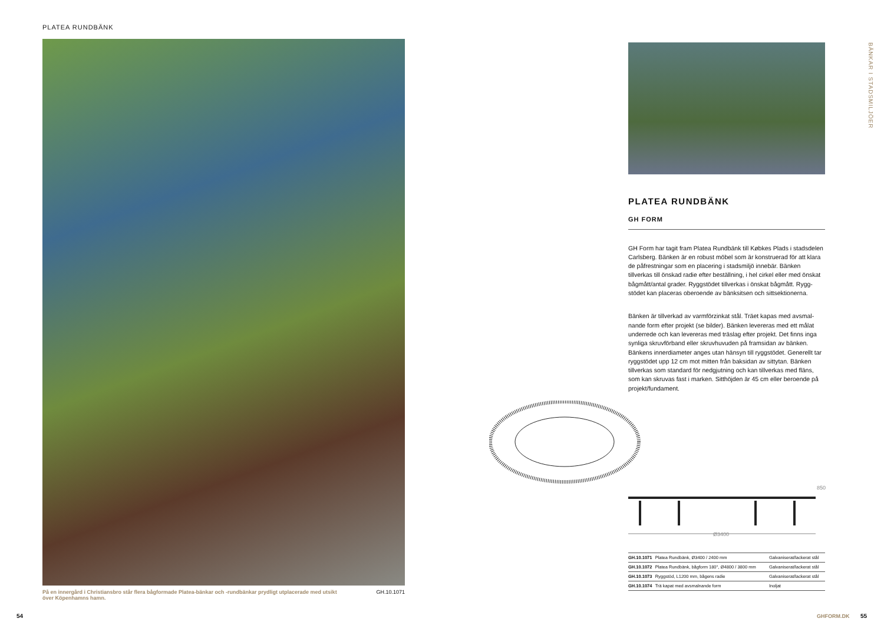PLATEA RUNDBÄNK
På en innergård i Christiansbro står flera bågformade Platea-bänkar och -rundbänkar prydligt utplacerade med utsikt över Köpenhamns hamn. GH.10.1071
54
PLATEA RUNDBÄNK
GH FORM
GH Form har tagit fram Platea Rundbänk till Købkes Plads i stads­delen Carlsberg. Bänken är en robust möbel som är konstruerad för att klara de påfrestningar som en placering i stadsmiljö innebär. Bänken tillverkas till önskad radie efter beställning, i hel cirkel eller med önskat bågmått/antal grader. Ryggstödet tillverkas i önskat bågmått. Rygg­stödet kan placeras oberoende av bänksitsen och sittsektionerna.
Bänken är tillverkad av varmförzinkat stål. Träet kapas med avsmal­nande form efter projekt (se bilder). Bänken levereras med ett målat underrede och kan levereras med träslag efter projekt. Det finns inga synliga skruvförband eller skruvhuvuden på framsidan av bänken. Bänkens innerdiameter anges utan hänsyn till ryggstödet. Generellt tar ryggstödet upp 12 cm mot mitten från baksidan av sittytan. Bänken tillverkas som standard för nedgjutning och kan tillverkas med fläns, som kan skruvas fast i marken. Sitthöjden är 45 cm eller beroende på projekt/fundament.
BÄNKAR I STADSMILJÖER
Ø3400
850
| GH.10.1071 | Platea Rundbänk, Ø3400 / 2400 mm | Galvaniserat/lackerat stål |
| GH.10.1072 | Platea Rundbänk, bågform 180°, Ø4800 / 3800 mm | Galvaniserat/lackerat stål |
| GH.10.1073 | Ryggstöd, L1200 mm, bågens radie | Galvaniserat/lackerat stål |
| GH.10.1074 | Trä kapat med avsmalnande form | Inoljat |
GHFORM.DK 55